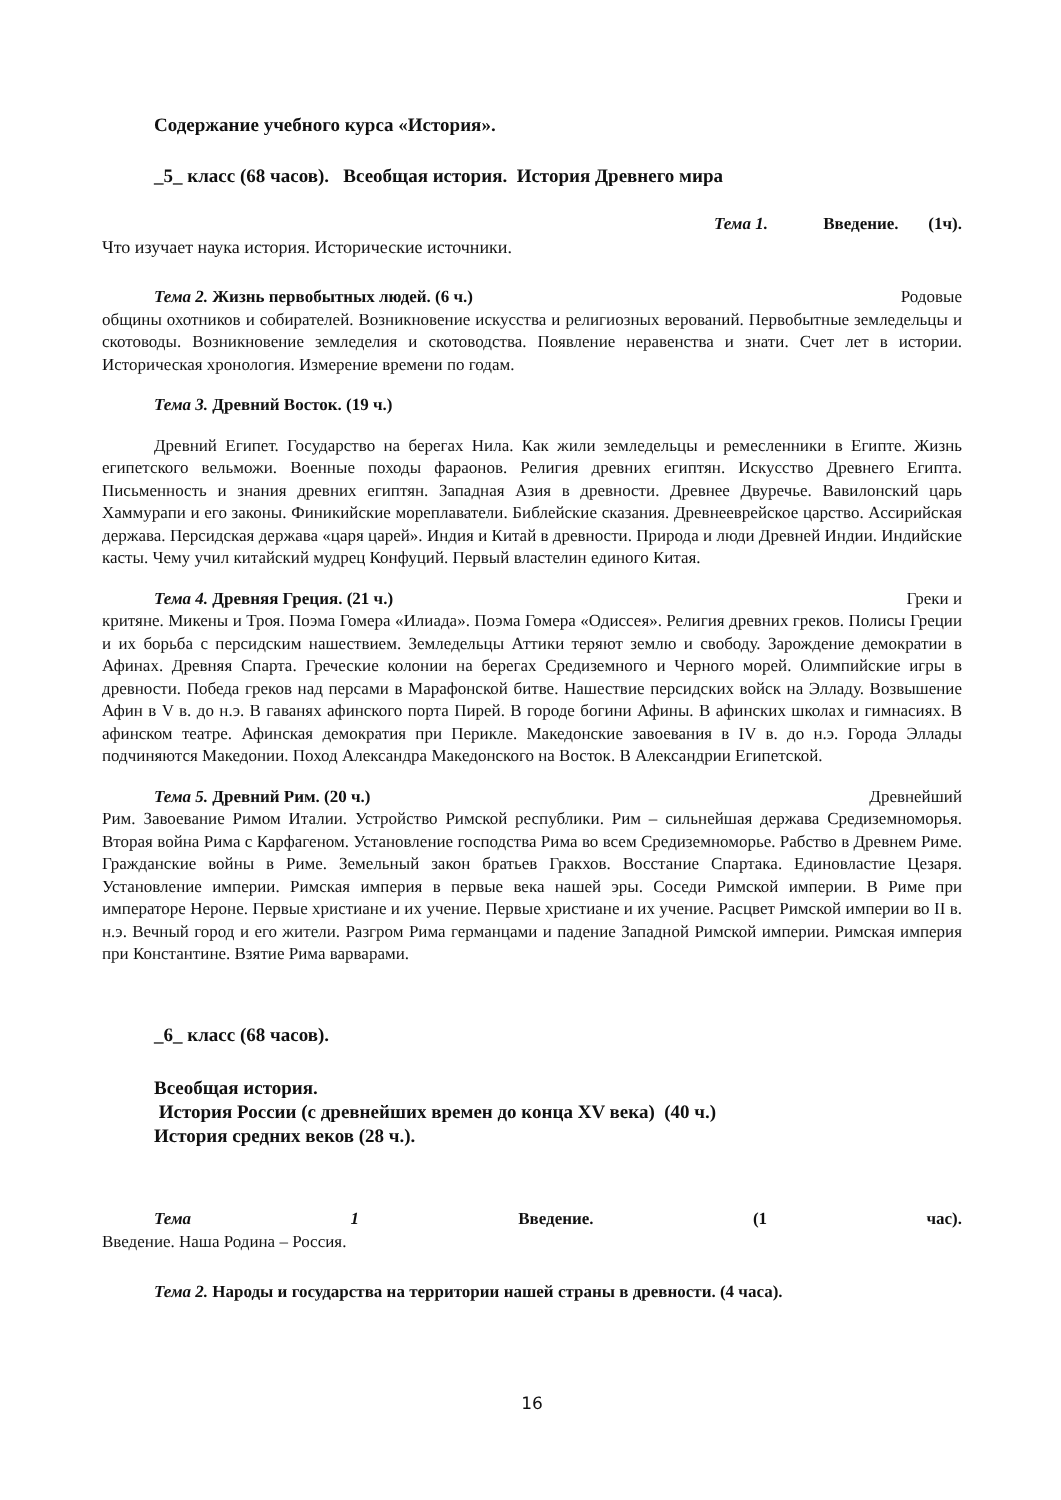Содержание учебного курса «История».
_5_ класс (68 часов). Всеобщая история. История Древнего мира
Тема 1. Введение. (1ч).
Что изучает наука история. Исторические источники.
Тема 2. Жизнь первобытных людей. (6 ч.) Родовые
общины охотников и собирателей. Возникновение искусства и религиозных верований. Первобытные земледельцы и скотоводы. Возникновение земледелия и скотоводства. Появление неравенства и знати. Счет лет в истории. Историческая хронология. Измерение времени по годам.
Тема 3. Древний Восток. (19 ч.)
Древний Египет. Государство на берегах Нила. Как жили земледельцы и ремесленники в Египте. Жизнь египетского вельможи. Военные походы фараонов. Религия древних египтян. Искусство Древнего Египта. Письменность и знания древних египтян. Западная Азия в древности. Древнее Двуречье. Вавилонский царь Хаммурапи и его законы. Финикийские мореплаватели. Библейские сказания. Древнееврейское царство. Ассирийская держава. Персидская держава «царя царей». Индия и Китай в древности. Природа и люди Древней Индии. Индийские касты. Чему учил китайский мудрец Конфуций. Первый властелин единого Китая.
Тема 4. Древняя Греция. (21 ч.) Греки и
критяне. Микены и Троя. Поэма Гомера «Илиада». Поэма Гомера «Одиссея». Религия древних греков. Полисы Греции и их борьба с персидским нашествием. Земледельцы Аттики теряют землю и свободу. Зарождение демократии в Афинах. Древняя Спарта. Греческие колонии на берегах Средиземного и Черного морей. Олимпийские игры в древности. Победа греков над персами в Марафонской битве. Нашествие персидских войск на Элладу. Возвышение Афин в V в. до н.э. В гаванях афинского порта Пирей. В городе богини Афины. В афинских школах и гимнасиях. В афинском театре. Афинская демократия при Перикле. Македонские завоевания в IV в. до н.э. Города Эллады подчиняются Македонии. Поход Александра Македонского на Восток. В Александрии Египетской.
Тема 5. Древний Рим. (20 ч.) Древнейший
Рим. Завоевание Римом Италии. Устройство Римской республики. Рим – сильнейшая держава Средиземноморья. Вторая война Рима с Карфагеном. Установление господства Рима во всем Средиземноморье. Рабство в Древнем Риме. Гражданские войны в Риме. Земельный закон братьев Гракхов. Восстание Спартака. Единовластие Цезаря. Установление империи. Римская империя в первые века нашей эры. Соседи Римской империи. В Риме при императоре Нероне. Первые христиане и их учение. Первые христиане и их учение. Расцвет Римской империи во II в. н.э. Вечный город и его жители. Разгром Рима германцами и падение Западной Римской империи. Римская империя при Константине. Взятие Рима варварами.
_6_ класс (68 часов).
Всеобщая история.
История России (с древнейших времен до конца XV века) (40 ч.)
История средних веков (28 ч.).
Тема 1 Введение. (1 час).
Введение. Наша Родина – Россия.
Тема 2. Народы и государства на территории нашей страны в древности. (4 часа).
16